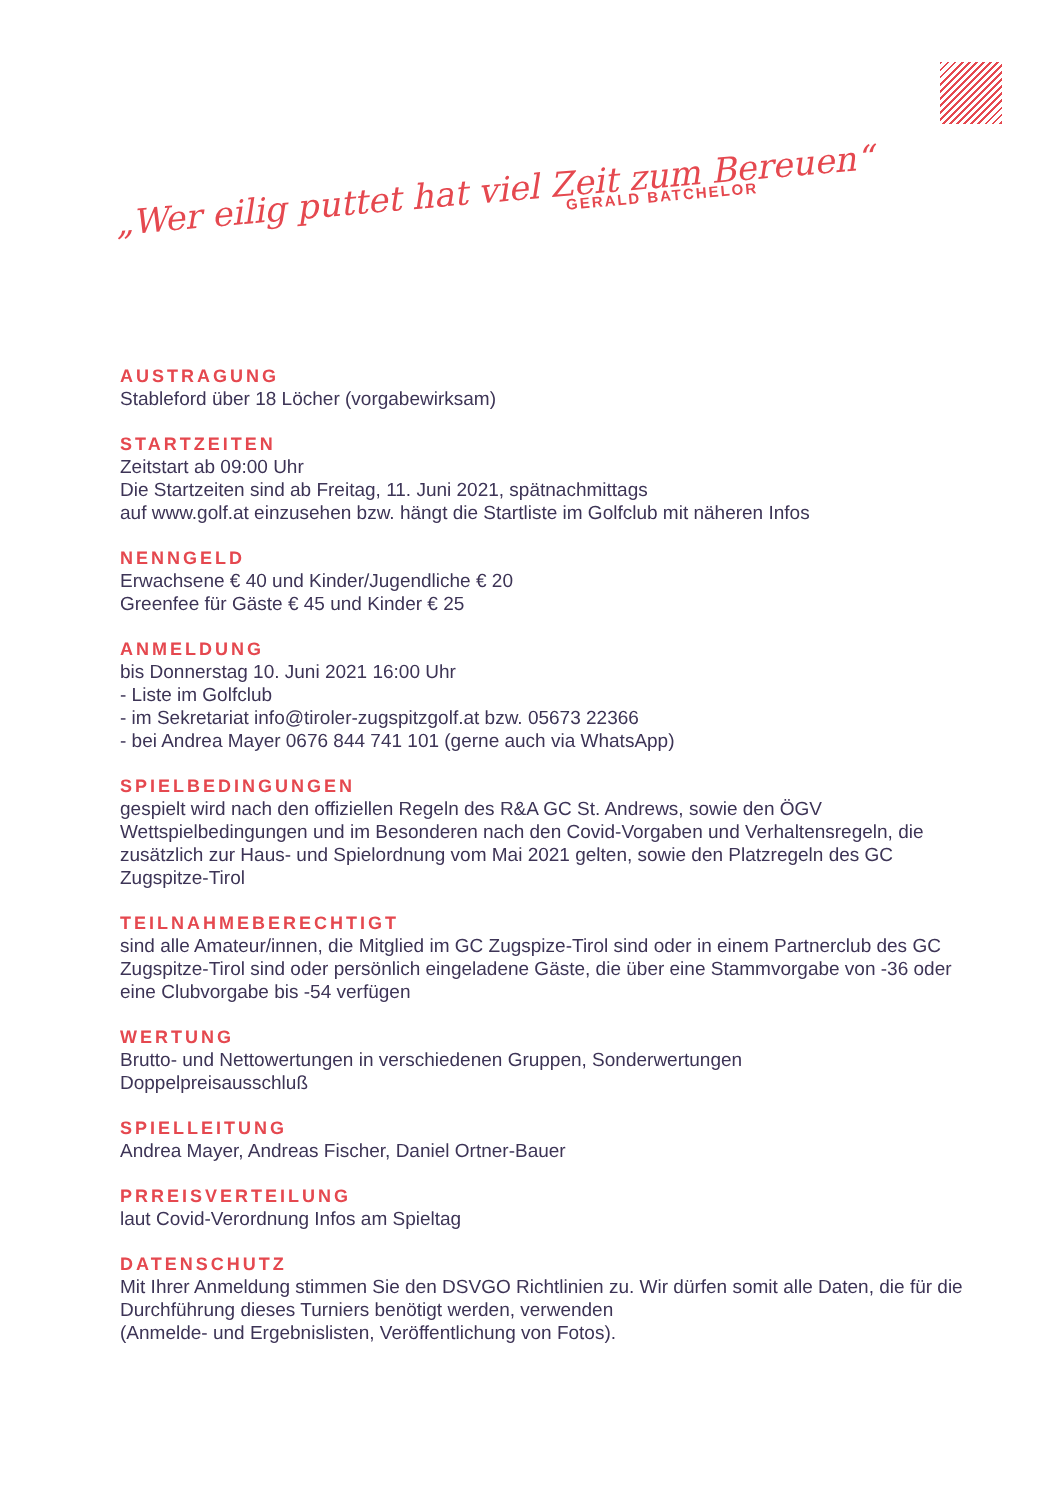„Wer eilig puttet hat viel Zeit zum Bereuen“GERALD BATCHELOR
AUSTRAGUNG
Stableford über 18 Löcher (vorgabewirksam)
STARTZEITEN
Zeitstart ab 09:00 Uhr
Die Startzeiten sind ab Freitag, 11. Juni 2021, spätnachmittags
auf www.golf.at einzusehen bzw. hängt die Startliste im Golfclub mit näheren Infos
NENNGELD
Erwachsene € 40 und Kinder/Jugendliche € 20
Greenfee für Gäste € 45 und Kinder € 25
ANMELDUNG
bis Donnerstag 10. Juni 2021 16:00 Uhr
- Liste im Golfclub
- im Sekretariat info@tiroler-zugspitzgolf.at bzw. 05673 22366
- bei Andrea Mayer 0676 844 741 101 (gerne auch via WhatsApp)
SPIELBEDINGUNGEN
gespielt wird nach den offiziellen Regeln des R&A GC St. Andrews, sowie den ÖGV Wettspielbedingungen und im Besonderen nach den Covid-Vorgaben und Verhaltensregeln, die zusätzlich zur Haus- und Spielordnung vom Mai 2021 gelten, sowie den Platzregeln des GC Zugspitze-Tirol
TEILNAHMEBERECHTIGT
sind alle Amateur/innen, die Mitglied im GC Zugspize-Tirol sind oder in einem Partnerclub des GC Zugspitze-Tirol sind oder persönlich eingeladene Gäste, die über eine Stammvorgabe von -36 oder eine Clubvorgabe bis -54 verfügen
WERTUNG
Brutto- und Nettowertungen in verschiedenen Gruppen, Sonderwertungen
Doppelpreisausschluß
SPIELLEITUNG
Andrea Mayer, Andreas Fischer, Daniel Ortner-Bauer
PRREISVERTEILUNG
laut Covid-Verordnung Infos am Spieltag
DATENSCHUTZ
Mit Ihrer Anmeldung stimmen Sie den DSVGO Richtlinien zu. Wir dürfen somit alle Daten, die für die Durchführung dieses Turniers benötigt werden, verwenden
(Anmelde- und Ergebnislisten, Veröffentlichung von Fotos).